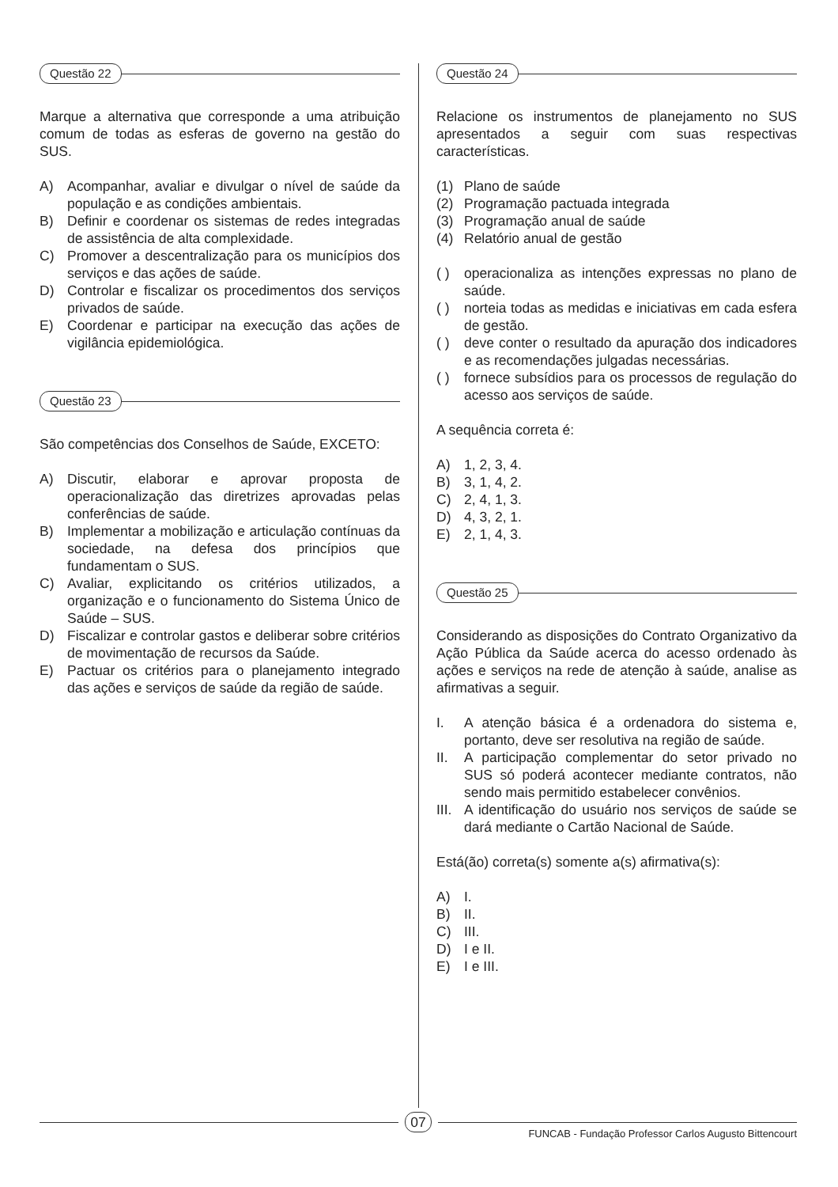Questão 22
Marque a alternativa que corresponde a uma atribuição comum de todas as esferas de governo na gestão do SUS.
A) Acompanhar, avaliar e divulgar o nível de saúde da população e as condições ambientais.
B) Definir e coordenar os sistemas de redes integradas de assistência de alta complexidade.
C) Promover a descentralização para os municípios dos serviços e das ações de saúde.
D) Controlar e fiscalizar os procedimentos dos serviços privados de saúde.
E) Coordenar e participar na execução das ações de vigilância epidemiológica.
Questão 23
São competências dos Conselhos de Saúde, EXCETO:
A) Discutir, elaborar e aprovar proposta de operacionalização das diretrizes aprovadas pelas conferências de saúde.
B) Implementar a mobilização e articulação contínuas da sociedade, na defesa dos princípios que fundamentam o SUS.
C) Avaliar, explicitando os critérios utilizados, a organização e o funcionamento do Sistema Único de Saúde – SUS.
D) Fiscalizar e controlar gastos e deliberar sobre critérios de movimentação de recursos da Saúde.
E) Pactuar os critérios para o planejamento integrado das ações e serviços de saúde da região de saúde.
Questão 24
Relacione os instrumentos de planejamento no SUS apresentados a seguir com suas respectivas características.
(1) Plano de saúde
(2) Programação pactuada integrada
(3) Programação anual de saúde
(4) Relatório anual de gestão
( ) operacionaliza as intenções expressas no plano de saúde.
( ) norteia todas as medidas e iniciativas em cada esfera de gestão.
( ) deve conter o resultado da apuração dos indicadores e as recomendações julgadas necessárias.
( ) fornece subsídios para os processos de regulação do acesso aos serviços de saúde.
A sequência correta é:
A) 1, 2, 3, 4.
B) 3, 1, 4, 2.
C) 2, 4, 1, 3.
D) 4, 3, 2, 1.
E) 2, 1, 4, 3.
Questão 25
Considerando as disposições do Contrato Organizativo da Ação Pública da Saúde acerca do acesso ordenado às ações e serviços na rede de atenção à saúde, analise as afirmativas a seguir.
I. A atenção básica é a ordenadora do sistema e, portanto, deve ser resolutiva na região de saúde.
II. A participação complementar do setor privado no SUS só poderá acontecer mediante contratos, não sendo mais permitido estabelecer convênios.
III.
A identificação do usuário nos serviços de saúde se dará mediante o Cartão Nacional de Saúde.
Está(ão) correta(s) somente a(s) afirmativa(s):
A) I.
B) II.
C) III.
D) I e II.
E) I e III.
07
FUNCAB - Fundação Professor Carlos Augusto Bittencourt